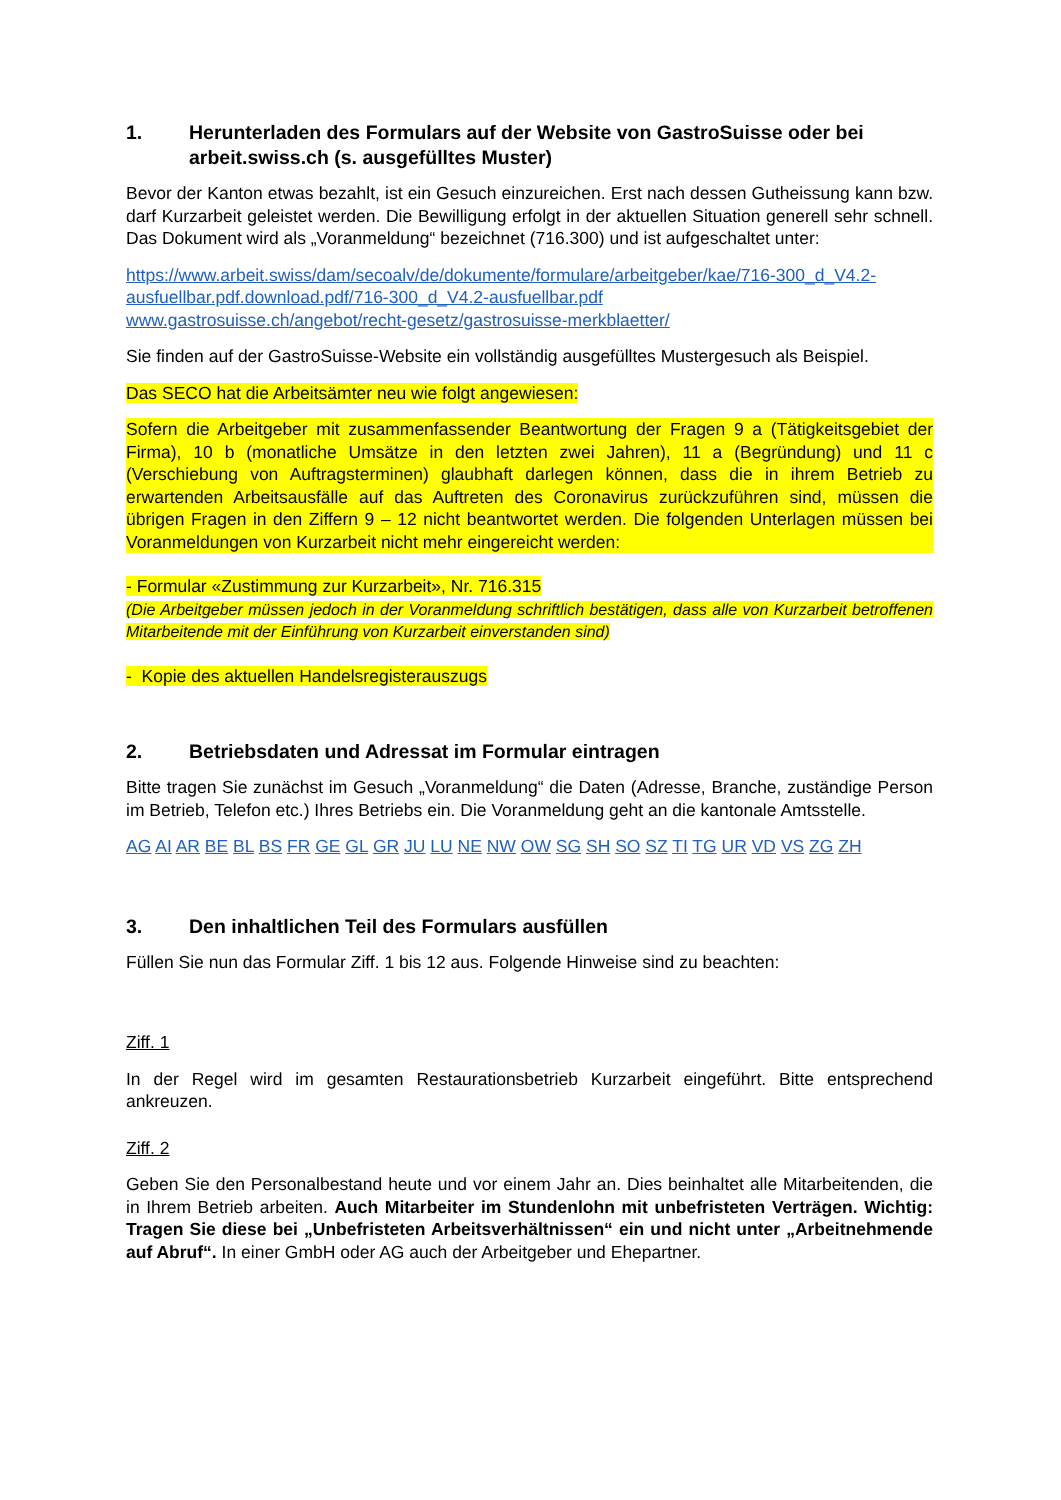1. Herunterladen des Formulars auf der Website von GastroSuisse oder bei arbeit.swiss.ch (s. ausgefülltes Muster)
Bevor der Kanton etwas bezahlt, ist ein Gesuch einzureichen. Erst nach dessen Gutheissung kann bzw. darf Kurzarbeit geleistet werden. Die Bewilligung erfolgt in der aktuellen Situation generell sehr schnell. Das Dokument wird als „Voranmeldung“ bezeichnet (716.300) und ist aufgeschaltet unter:
https://www.arbeit.swiss/dam/secoalv/de/dokumente/formulare/arbeitgeber/kae/716-300_d_V4.2-ausfuellbar.pdf.download.pdf/716-300_d_V4.2-ausfuellbar.pdf
www.gastrosuisse.ch/angebot/recht-gesetz/gastrosuisse-merkblaetter/
Sie finden auf der GastroSuisse-Website ein vollständig ausgefülltes Mustergesuch als Beispiel.
Das SECO hat die Arbeitsämter neu wie folgt angewiesen:
Sofern die Arbeitgeber mit zusammenfassender Beantwortung der Fragen 9 a (Tätigkeitsgebiet der Firma), 10 b (monatliche Umsätze in den letzten zwei Jahren), 11 a (Begründung) und 11 c (Verschiebung von Auftragsterminen) glaubhaft darlegen können, dass die in ihrem Betrieb zu erwartenden Arbeitsausfälle auf das Auftreten des Coronavirus zurückzuführen sind, müssen die übrigen Fragen in den Ziffern 9 – 12 nicht beantwortet werden. Die folgenden Unterlagen müssen bei Voranmeldungen von Kurzarbeit nicht mehr eingereicht werden:
- Formular «Zustimmung zur Kurzarbeit», Nr. 716.315
(Die Arbeitgeber müssen jedoch in der Voranmeldung schriftlich bestätigen, dass alle von Kurzarbeit betroffenen Mitarbeitende mit der Einführung von Kurzarbeit einverstanden sind)
- Kopie des aktuellen Handelsregisterauszugs
2. Betriebsdaten und Adressat im Formular eintragen
Bitte tragen Sie zunächst im Gesuch „Voranmeldung“ die Daten (Adresse, Branche, zuständige Person im Betrieb, Telefon etc.) Ihres Betriebs ein. Die Voranmeldung geht an die kantonale Amtsstelle.
AG AI AR BE BL BS FR GE GL GR JU LU NE NW OW SG SH SO SZ TI TG UR VD VS ZG ZH
3. Den inhaltlichen Teil des Formulars ausfüllen
Füllen Sie nun das Formular Ziff. 1 bis 12 aus. Folgende Hinweise sind zu beachten:
Ziff. 1
In der Regel wird im gesamten Restaurationsbetrieb Kurzarbeit eingeführt. Bitte entsprechend ankreuzen.
Ziff. 2
Geben Sie den Personalbestand heute und vor einem Jahr an. Dies beinhaltet alle Mitarbeitenden, die in Ihrem Betrieb arbeiten. Auch Mitarbeiter im Stundenlohn mit unbefristeten Verträgen. Wichtig: Tragen Sie diese bei „Unbefristeten Arbeitsverhältnissen“ ein und nicht unter „Arbeitnehmende auf Abruf“. In einer GmbH oder AG auch der Arbeitgeber und Ehepartner.